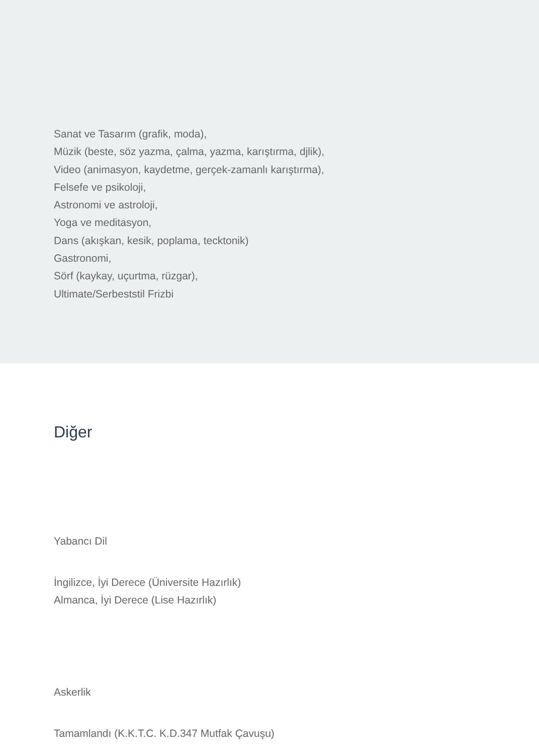Sanat ve Tasarım (grafik, moda),
Müzik (beste, söz yazma, çalma, yazma, karıştırma, djlik),
Video (animasyon, kaydetme, gerçek-zamanlı karıştırma),
Felsefe ve psikoloji,
Astronomi ve astroloji,
Yoga ve meditasyon,
Dans (akışkan, kesik, poplama, tecktonik)
Gastronomi,
Sörf (kaykay, uçurtma, rüzgar),
Ultimate/Serbeststil Frizbi
Diğer
Yabancı Dil
İngilizce, İyi Derece (Üniversite Hazırlık)
Almanca, İyi Derece (Lise Hazırlık)
Askerlik
Tamamlandı (K.K.T.C. K.D.347 Mutfak Çavuşu)